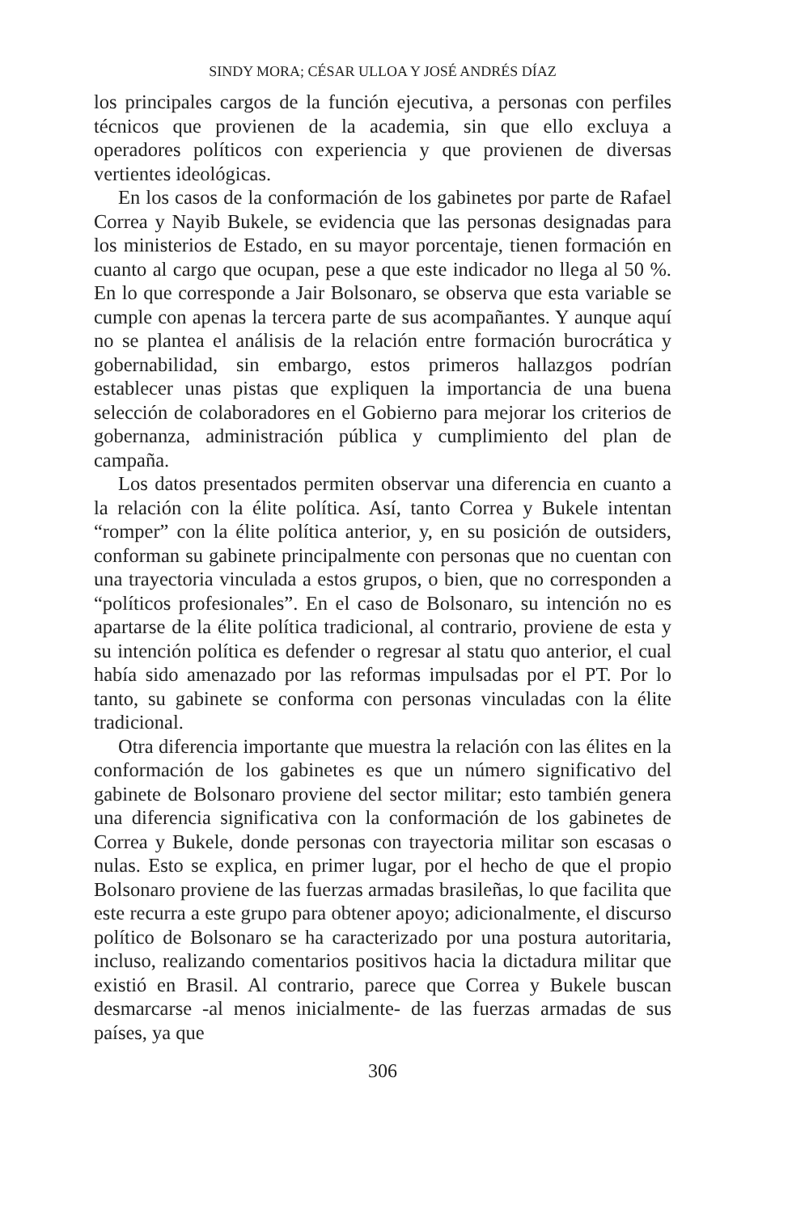SINDY MORA; CÉSAR ULLOA Y JOSÉ ANDRÉS DÍAZ
los principales cargos de la función ejecutiva, a personas con perfiles técnicos que provienen de la academia, sin que ello excluya a operadores políticos con experiencia y que provienen de diversas vertientes ideológicas.
En los casos de la conformación de los gabinetes por parte de Rafael Correa y Nayib Bukele, se evidencia que las personas designadas para los ministerios de Estado, en su mayor porcentaje, tienen formación en cuanto al cargo que ocupan, pese a que este indicador no llega al 50 %. En lo que corresponde a Jair Bolsonaro, se observa que esta variable se cumple con apenas la tercera parte de sus acompañantes. Y aunque aquí no se plantea el análisis de la relación entre formación burocrática y gobernabilidad, sin embargo, estos primeros hallazgos podrían establecer unas pistas que expliquen la importancia de una buena selección de colaboradores en el Gobierno para mejorar los criterios de gobernanza, administración pública y cumplimiento del plan de campaña.
Los datos presentados permiten observar una diferencia en cuanto a la relación con la élite política. Así, tanto Correa y Bukele intentan “romper” con la élite política anterior, y, en su posición de outsiders, conforman su gabinete principalmente con personas que no cuentan con una trayectoria vinculada a estos grupos, o bien, que no corresponden a “políticos profesionales”. En el caso de Bolsonaro, su intención no es apartarse de la élite política tradicional, al contrario, proviene de esta y su intención política es defender o regresar al statu quo anterior, el cual había sido amenazado por las reformas impulsadas por el PT. Por lo tanto, su gabinete se conforma con personas vinculadas con la élite tradicional.
Otra diferencia importante que muestra la relación con las élites en la conformación de los gabinetes es que un número significativo del gabinete de Bolsonaro proviene del sector militar; esto también genera una diferencia significativa con la conformación de los gabinetes de Correa y Bukele, donde personas con trayectoria militar son escasas o nulas. Esto se explica, en primer lugar, por el hecho de que el propio Bolsonaro proviene de las fuerzas armadas brasileñas, lo que facilita que este recurra a este grupo para obtener apoyo; adicionalmente, el discurso político de Bolsonaro se ha caracterizado por una postura autoritaria, incluso, realizando comentarios positivos hacia la dictadura militar que existió en Brasil. Al contrario, parece que Correa y Bukele buscan desmarcarse -al menos inicialmente- de las fuerzas armadas de sus países, ya que
306